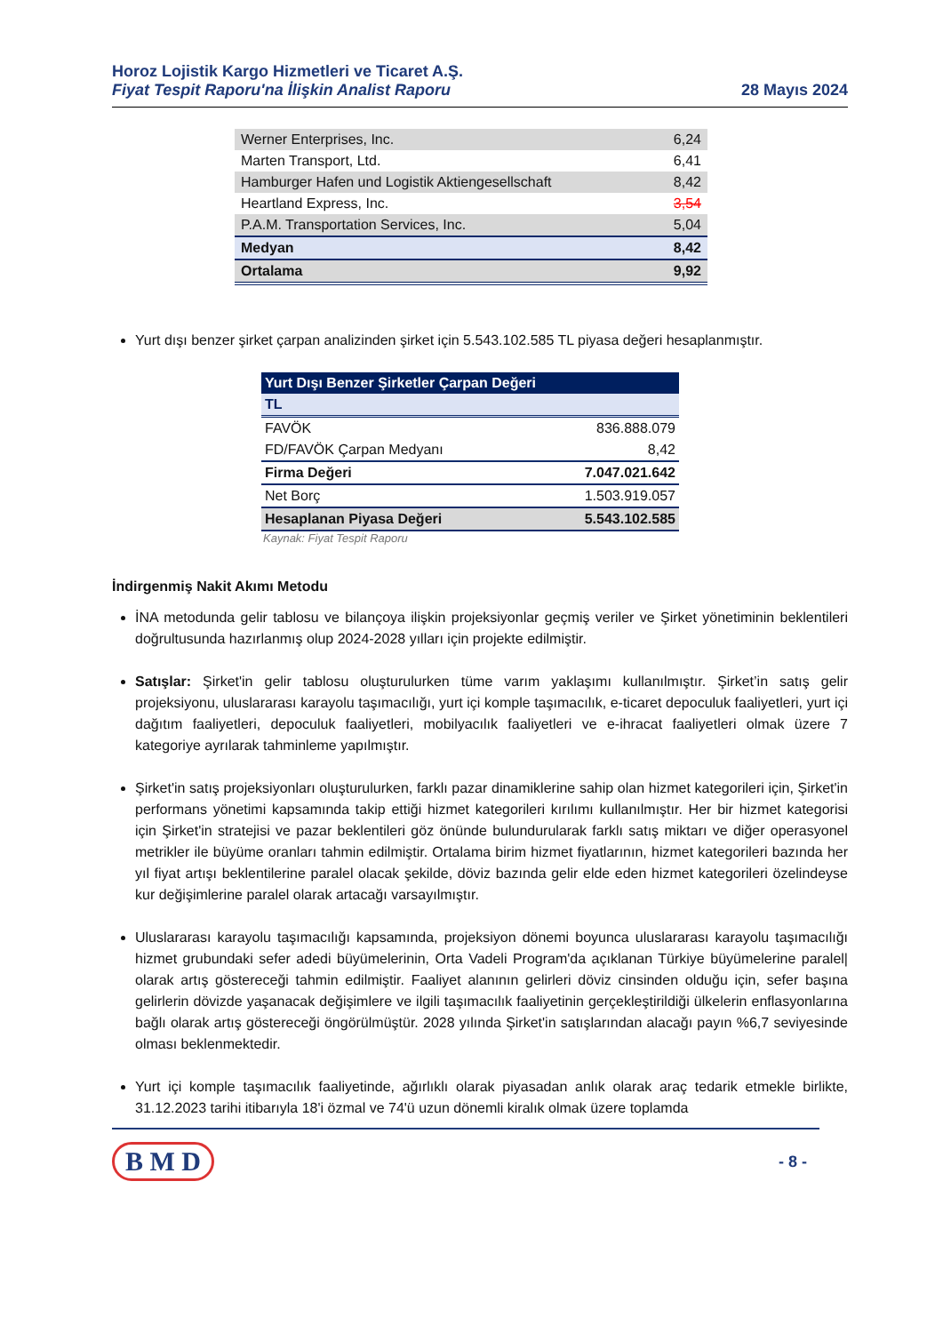Horoz Lojistik Kargo Hizmetleri ve Ticaret A.Ş.
Fiyat Tespit Raporu'na İlişkin Analist Raporu
28 Mayıs 2024
| Werner Enterprises, Inc. | 6,24 |
| Marten Transport, Ltd. | 6,41 |
| Hamburger Hafen und Logistik Aktiengesellschaft | 8,42 |
| Heartland Express, Inc. | 3,54 |
| P.A.M. Transportation Services, Inc. | 5,04 |
| Medyan | 8,42 |
| Ortalama | 9,92 |
Yurt dışı benzer şirket çarpan analizinden şirket için 5.543.102.585 TL piyasa değeri hesaplanmıştır.
| Yurt Dışı Benzer Şirketler Çarpan Değeri | |
| TL | |
| FAVÖK | 836.888.079 |
| FD/FAVÖK Çarpan Medyanı | 8,42 |
| Firma Değeri | 7.047.021.642 |
| Net Borç | 1.503.919.057 |
| Hesaplanan Piyasa Değeri | 5.543.102.585 |
Kaynak: Fiyat Tespit Raporu
İndirgenmiş Nakit Akımı Metodu
İNA metodunda gelir tablosu ve bilançoya ilişkin projeksiyonlar geçmiş veriler ve Şirket yönetiminin beklentileri doğrultusunda hazırlanmış olup 2024-2028 yılları için projekte edilmiştir.
Satışlar: Şirket'in gelir tablosu oluşturulurken tüme varım yaklaşımı kullanılmıştır. Şirket’in satış gelir projeksiyonu, uluslararası karayolu taşımacılığı, yurt içi komple taşımacılık, e-ticaret depoculuk faaliyetleri, yurt içi dağıtım faaliyetleri, depoculuk faaliyetleri, mobilyacılık faaliyetleri ve e-ihracat faaliyetleri olmak üzere 7 kategoriye ayrılarak tahminleme yapılmıştır.
Şirket'in satış projeksiyonları oluşturulurken, farklı pazar dinamiklerine sahip olan hizmet kategorileri için, Şirket'in performans yönetimi kapsamında takip ettiği hizmet kategorileri kırılımı kullanılmıştır. Her bir hizmet kategorisi için Şirket'in stratejisi ve pazar beklentileri göz önünde bulundurularak farklı satış miktarı ve diğer operasyonel metrikler ile büyüme oranları tahmin edilmiştir. Ortalama birim hizmet fiyatlarının, hizmet kategorileri bazında her yıl fiyat artışı beklentilerine paralel olacak şekilde, döviz bazında gelir elde eden hizmet kategorileri özelindeyse kur değişimlerine paralel olarak artacağı varsayılmıştır.
Uluslararası karayolu taşımacılığı kapsamında, projeksiyon dönemi boyunca uluslararası karayolu taşımacılığı hizmet grubundaki sefer adedi büyümelerinin, Orta Vadeli Program'da açıklanan Türkiye büyümelerine paralel| olarak artış göstereceği tahmin edilmiştir. Faaliyet alanının gelirleri döviz cinsinden olduğu için, sefer başına gelirlerin dövizde yaşanacak değişimlere ve ilgili taşımacılık faaliyetinin gerçekleştirildiği ülkelerin enflasyonlarına bağlı olarak artış göstereceği öngörülmüştür. 2028 yılında Şirket'in satışlarından alacağı payın %6,7 seviyesinde olması beklenmektedir.
Yurt içi komple taşımacılık faaliyetinde, ağırlıklı olarak piyasadan anlık olarak araç tedarik etmekle birlikte, 31.12.2023 tarihi itibarıyla 18'i özmal ve 74'ü uzun dönemli kiralık olmak üzere toplamda
B M D
- 8 -